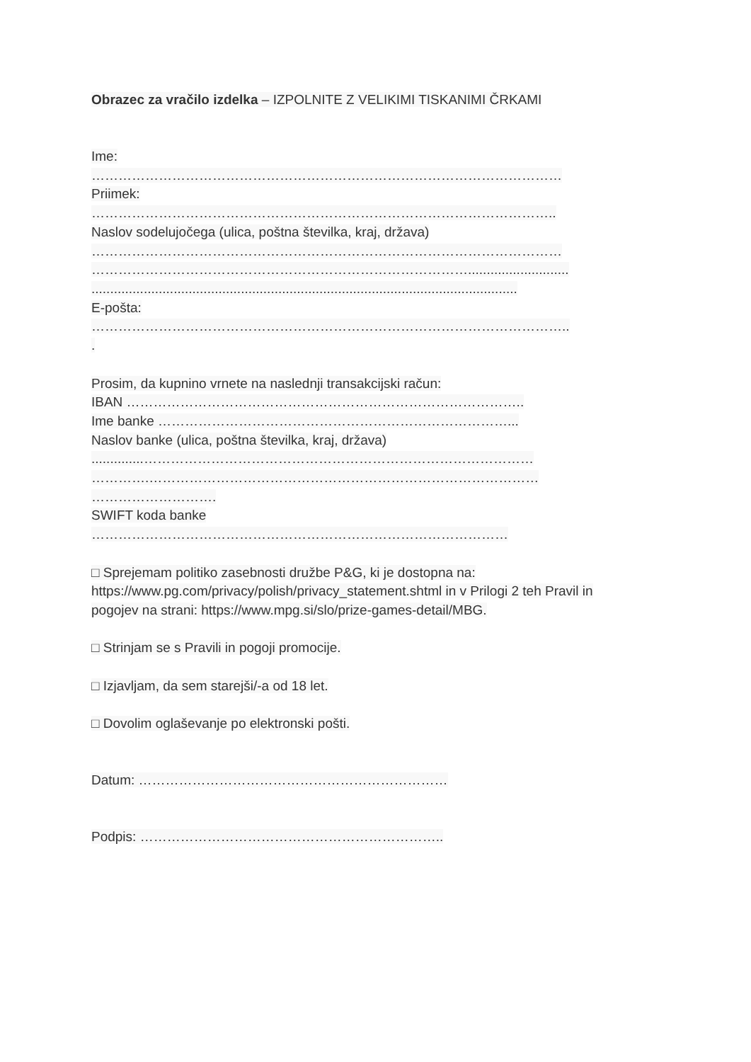Obrazec za vračilo izdelka – IZPOLNITE Z VELIKIMI TISKANIMI ČRKAMI
Ime:
……………………………………………………………………………………………
Priimek:
…………………………………………………………………………………………..
Naslov sodelujočega (ulica, poštna številka, kraj, država)
……………………………………………………………………………………………
…………………………………………………………………………...........................
..................................................................................................................
E-pošta:
……………………………………………………………………………………………..
.
Prosim, da kupnino vrnete na naslednji transakcijski račun:
IBAN ……………………………………………………………………………..
Ime banke ……………………………………………………………………...
Naslov banke (ulica, poštna številka, kraj, država)
..............……………………………………………………………………………
………….……………………………………………………………………………
……………………….
SWIFT koda banke
…………………………………………………………………………………
□ Sprejemam politiko zasebnosti družbe P&G, ki je dostopna na:
https://www.pg.com/privacy/polish/privacy_statement.shtml in v Prilogi 2 teh Pravil in
pogojev na strani: https://www.mpg.si/slo/prize-games-detail/MBG.
□ Strinjam se s Pravili in pogoji promocije.
□ Izjavljam, da sem starejši/-a od 18 let.
□ Dovolim oglaševanje po elektronski pošti.
Datum: ……………………………………………………………
Podpis: …………………………………………………………..